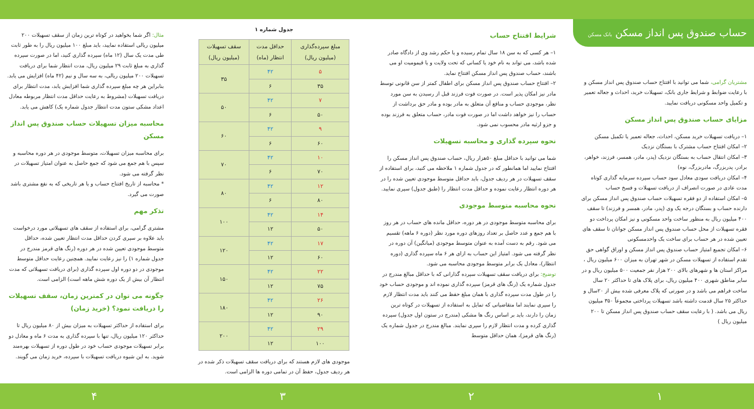حساب صندوق پس انداز مسکن بانک مسکن
مشتریان گرامی، شما می توانید با افتتاح حساب صندوق پس انداز مسکن و با رعایت ضوابط و شرایط جاری بانک، تسهیلات خرید، احداث و جعاله تعمیر و تکمیل واحد مسکونی دریافت نمایید.
مزایای حساب صندوق پس انداز مسکن
۱– دریافت تسهیلات خرید مسکن، احداث، جعاله تعمیر یا تکمیل مسکن
۲– امکان افتتاح حساب مشترک با بستگان نزدیک
۳– امکان انتقال حساب به بستگان نزدیک (پدر، مادر، همسر، فرزند، خواهر، برادر، پدربزرگ، مادربزرگ، نوه)
۴– امکان دریافت سودی معادل سود حساب سپرده سرمایه گذاری کوتاه مدت عادی در صورت انصراف از دریافت تسهیلات و فسخ حساب
۵– امکان استفاده از دو فقره تسهیلات حساب صندوق پس انداز مسکن برای دارنده حساب و بستگان درجه یک وی (پدر، مادر، همسر و فرزند) تا سقف ۴۰۰ میلیون ریال به منظور ساخت واحد مسکونی و نیز امکان پرداخت دو فقره تسهیلات از محل حساب صندوق پس انداز مسکن جوانان تا سقف های تعیین شده در هر حساب برای ساخت یک واحدمسکونی
۶– امکان تجمیع امتیاز حساب صندوق پس انداز مسکن و اوراق گواهی حق تقدم استفاده از تسهیلات مسکن در شهر تهران به میزان ۶۰۰ میلیون ریال ، مراکز استان ها و شهرهای بالای ۲۰۰ هزار نفر جمعیت ۵۰۰ میلیون ریال و در سایر مناطق شهری ۴۰۰ میلیون ریال، برای پلاک های تا حداکثر ۲۰ سال ساخت فراهم می باشد و در صورتی که پلاک معرفی شده بیش از ۲۰سال و حداکثر ۲۵ سال قدمت داشته باشد تسهیلات پرداختی مجموعاً ۳۵۰ میلیون ریال می باشد. ( با رعایت سقف حساب صندوق پس انداز مسکن تا ۲۰۰ میلیون ریال )
شرایط افتتاح حساب
۱– هر کسی که به سن ۱۸ سال تمام رسیده و یا حکم رشد وی از دادگاه صادر شده باشد، می تواند به نام خود یا کسانی که تحت ولایت و یا قیمومیت او می باشند، حساب صندوق پس انداز مسکن افتتاح نماید.
۲– افتتاح حساب صندوق پس انداز مسکن برای اطفال کمتر از سن قانونی توسط مادر نیز امکان پذیر است. در صورت فوت فرزند قبل از رسیدن به سن مورد نظر، موجودی حساب و منافع آن متعلق به مادر بوده و مادر حق برداشت از حساب را نیز خواهد داشت اما در صورت فوت مادر، حساب متعلق به فرزند بوده و جزو ارثیه مادر محسوب نمی شود.
نحوه سپرده گذاری و محاسبه تسهیلات
شما می توانید با حداقل مبلغ ۵۰هزار ریال، حساب صندوق پس انداز مسکن را افتتاح نمایید اما همانطور که در جدول شماره ۱ ملاحظه می کنید، برای استفاده از سقف تسهیلات در هر ردیف جدول، باید حداقل متوسط موجودی تعیین شده را در هر دوره انتظار رعایت نموده و حداقل مدت انتظار را (طبق جدول) سپری نمایید.
نحوه محاسبه متوسط موجودی
برای محاسبه متوسط موجودی در هر دوره، حداقل مانده های حساب در هر روز با هم جمع و عدد حاصل بر تعداد روزهای دوره مورد نظر (دوره ۶ ماهه) تقسیم می شود. رقم به دست آمده به عنوان متوسط موجودی (میانگین) آن دوره در نظر گرفته می شود. امتیاز این حساب به ازای هر ۶ ماه سپرده گذاری (دوره انتظار)، معادل یک برابر متوسط موجودی محاسبه می شود.
توضیح: برای دریافت سقف تسهیلات سپرده گذارانی که با حداقل مبالغ مندرج در جدول شماره یک (رنگ های قرمز) سپرده گذاری نموده اند و موجودی حساب خود را در طول مدت سپرده گذاری با همان مبلغ حفظ می کنند باید مدت انتظار لازم را سپری نمایند اما متقاضیانی که تمایل به استفاده از تسهیلات در کوتاه ترین زمان را دارند، باید بر اساس رنگ ها مشکی (مندرج در ستون اول جدول) سپرده گذاری کرده و مدت انتظار لازم را سپری نمایند. مبالغ مندرج در جدول شماره یک (رنگ های قرمز)، همان حداقل متوسط
جدول شماره ۱
| مبلغ سپرده‌گذاری (میلیون ریال) | حداقل مدت انتظار (ماه) | سقف تسهیلات (میلیون ریال) |
| --- | --- | --- |
| ۵ | ۴۲ | ۳۵ |
| ۳۵ | ۶ | |
| ۷ | ۴۲ | ۵۰ |
| ۵۰ | ۶ | |
| ۹ | ۴۲ | ۶۰ |
| ۶۰ | ۶ | |
| ۱۰ | ۴۲ | ۷۰ |
| ۷۰ | ۶ | |
| ۱۲ | ۴۲ | ۸۰ |
| ۸۰ | ۶ | |
| ۱۴ | ۴۲ | ۱۰۰ |
| ۵۰ | ۱۲ | |
| ۱۷ | ۴۲ | ۱۲۰ |
| ۶۰ | ۱۲ | |
| ۲۲ | ۴۲ | ۱۵۰ |
| ۷۵ | ۱۲ | |
| ۲۶ | ۴۲ | ۱۸۰ |
| ۹۰ | ۱۲ | |
| ۲۹ | ۴۲ | ۲۰۰ |
| ۱۰۰ | ۱۲ | |
موجودی های لازم هستند که برای دریافت سقف تسهیلات ذکر شده در هر ردیف جدول، حفظ آن در تمامی دوره ها الزامی است.
مثال: اگر شما بخواهید در کوتاه ترین زمان از سقف تسهیلات ۲۰۰ میلیون ریالی استفاده نمایید، باید مبلغ ۱۰۰ میلیون ریال را به طور ثابت طی مدت یک سال (۱۲ ماه) سپرده گذاری کنید، اما در صورت سپرده گذاری به مبلغ ثابت ۲۹ میلیون ریال، مدت انتظار شما برای دریافت تسهیلات ۲۰۰ میلیون ریالی، به سه سال و نیم (۴۲ ماه) افزایش می یابد. بنابراین هر چه مبلغ سپرده گذاری شما افزایش یابد، مدت انتظار برای دریافت تسهیلات (مشروط به رعایت حداقل مدت انتظار مربوطه معادل اعداد مشکی ستون مدت انتظار جدول شماره یک) کاهش می یابد.
محاسبه میزان تسهیلات حساب صندوق پس انداز مسکن
برای محاسبه میزان تسهیلات، متوسط موجودی در هر دوره محاسبه و سپس با هم جمع می شود که جمع حاصل به عنوان امتیاز تسهیلات در نظر گرفته می شود.
* محاسبه از تاریخ افتتاح حساب و یا هر تاریخی که به نفع مشتری باشد صورت می گیرد.
تذکر مهم
مشتری گرامی، برای استفاده از سقف های تسهیلاتی مورد درخواست باید علاوه بر سپری کردن حداقل مدت انتظار تعیین شده، حداقل متوسط موجودی تعیین شده در هر دوره (رنگ های قرمز مندرج در جدول شماره ۱) را نیز رعایت نمایید. همچنین رعایت حداقل متوسط موجودی در دو دوره اول سپرده گذاری (برای دریافت تسهیلاتی که مدت انتظار آن بیش از یک دوره شش ماهه است) الزامی است.
چگونه می توان در کمترین زمان، سقف تسهیلات را دریافت نمود؟ (خرید زمان)
برای استفاده از حداکثر تسهیلات به میزان بیش از ۸۰ میلیون ریال تا حداکثر ۱۲۰ میلیون ریال، تنها با سپرده گذاری به مدت ۶ ماه و معادل دو برابر تسهیلات موجودی حساب خود در طول دوره از تسهیلات بهره‌مند شوید. به این شیوه دریافت تسهیلات با سپرده، خرید زمان می گویند.
۱۲۳۴